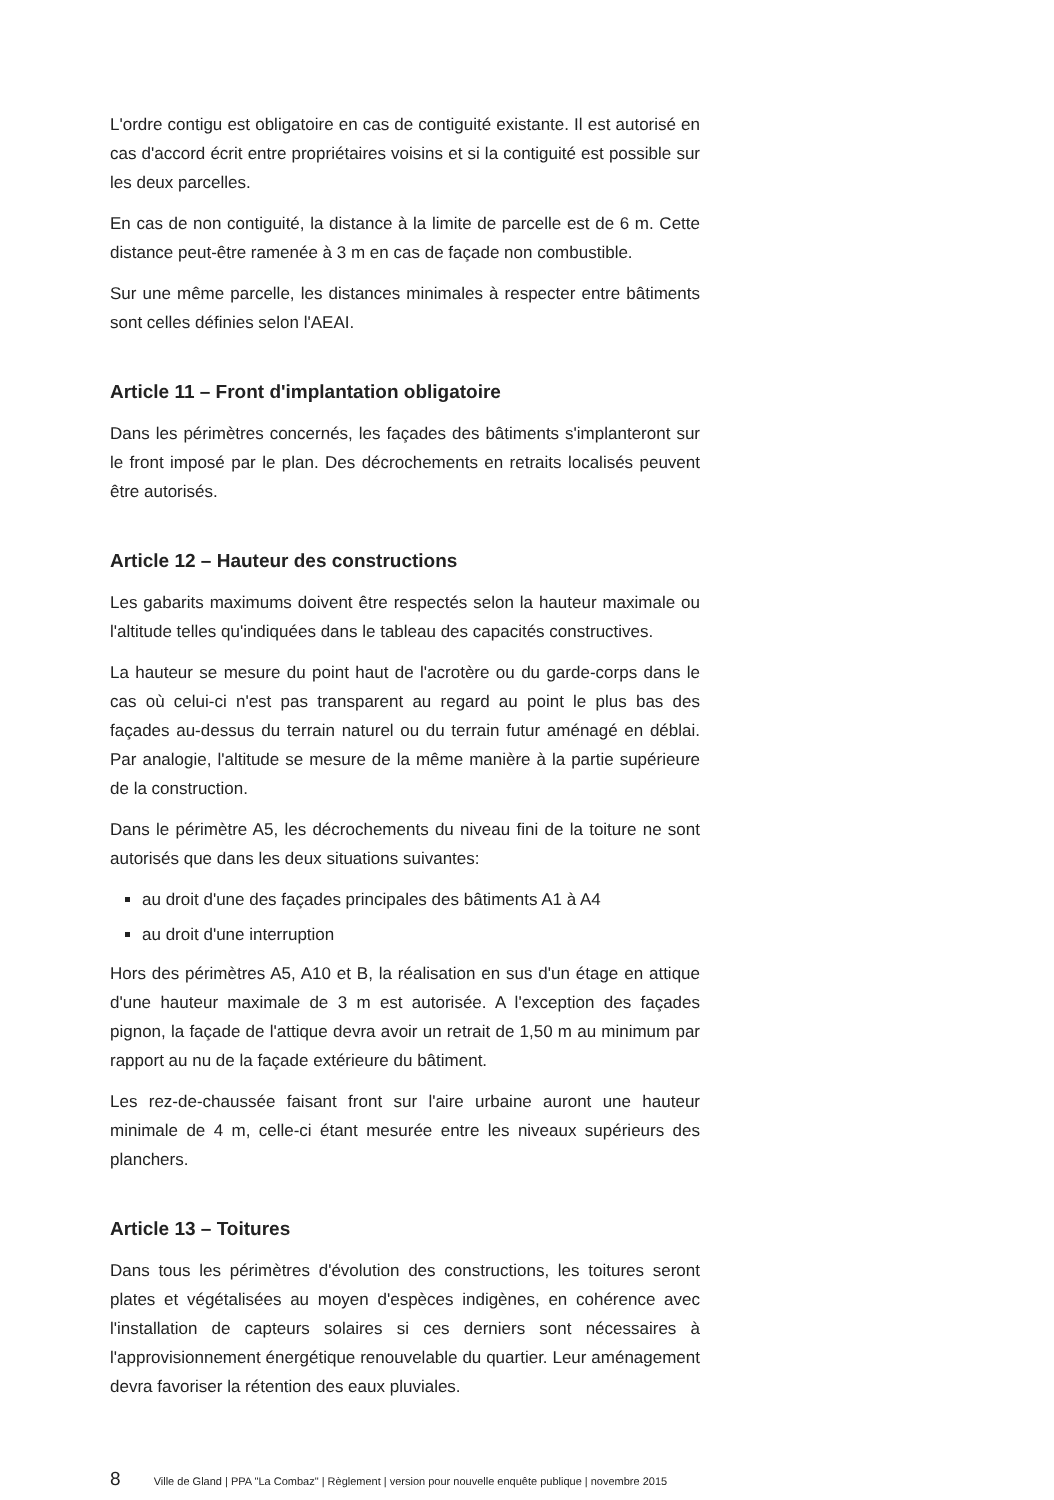L'ordre contigu est obligatoire en cas de contiguité existante. Il est autorisé en cas d'accord écrit entre propriétaires voisins et si la contiguité est possible sur les deux parcelles.
En cas de non contiguité, la distance à la limite de parcelle est de 6 m. Cette distance peut-être ramenée à 3 m en cas de façade non combustible.
Sur une même parcelle, les distances minimales à respecter entre bâtiments sont celles définies selon l'AEAI.
Article 11 – Front d'implantation obligatoire
Dans les périmètres concernés, les façades des bâtiments s'implanteront sur le front imposé par le plan. Des décrochements en retraits localisés peuvent être autorisés.
Article 12 – Hauteur des constructions
Les gabarits maximums doivent être respectés selon la hauteur maximale ou l'altitude telles qu'indiquées dans le tableau des capacités constructives.
La hauteur se mesure du point haut de l'acrotère ou du garde-corps dans le cas où celui-ci n'est pas transparent au regard au point le plus bas des façades au-dessus du terrain naturel ou du terrain futur aménagé en déblai. Par analogie, l'altitude se mesure de la même manière à la partie supérieure de la construction.
Dans le périmètre A5, les décrochements du niveau fini de la toiture ne sont autorisés que dans les deux situations suivantes:
au droit d'une des façades principales des bâtiments A1 à A4
au droit d'une interruption
Hors des périmètres A5, A10 et B, la réalisation en sus d'un étage en attique d'une hauteur maximale de 3 m est autorisée. A l'exception des façades pignon, la façade de l'attique devra avoir un retrait de 1,50 m au minimum par rapport au nu de la façade extérieure du bâtiment.
Les rez-de-chaussée faisant front sur l'aire urbaine auront une hauteur minimale de 4 m, celle-ci étant mesurée entre les niveaux supérieurs des planchers.
Article 13 – Toitures
Dans tous les périmètres d'évolution des constructions, les toitures seront plates et végétalisées au moyen d'espèces indigènes, en cohérence avec l'installation de capteurs solaires si ces derniers sont nécessaires à l'approvisionnement énergétique renouvelable du quartier. Leur aménagement devra favoriser la rétention des eaux pluviales.
8 Ville de Gland | PPA "La Combaz" | Règlement | version pour nouvelle enquête publique | novembre 2015